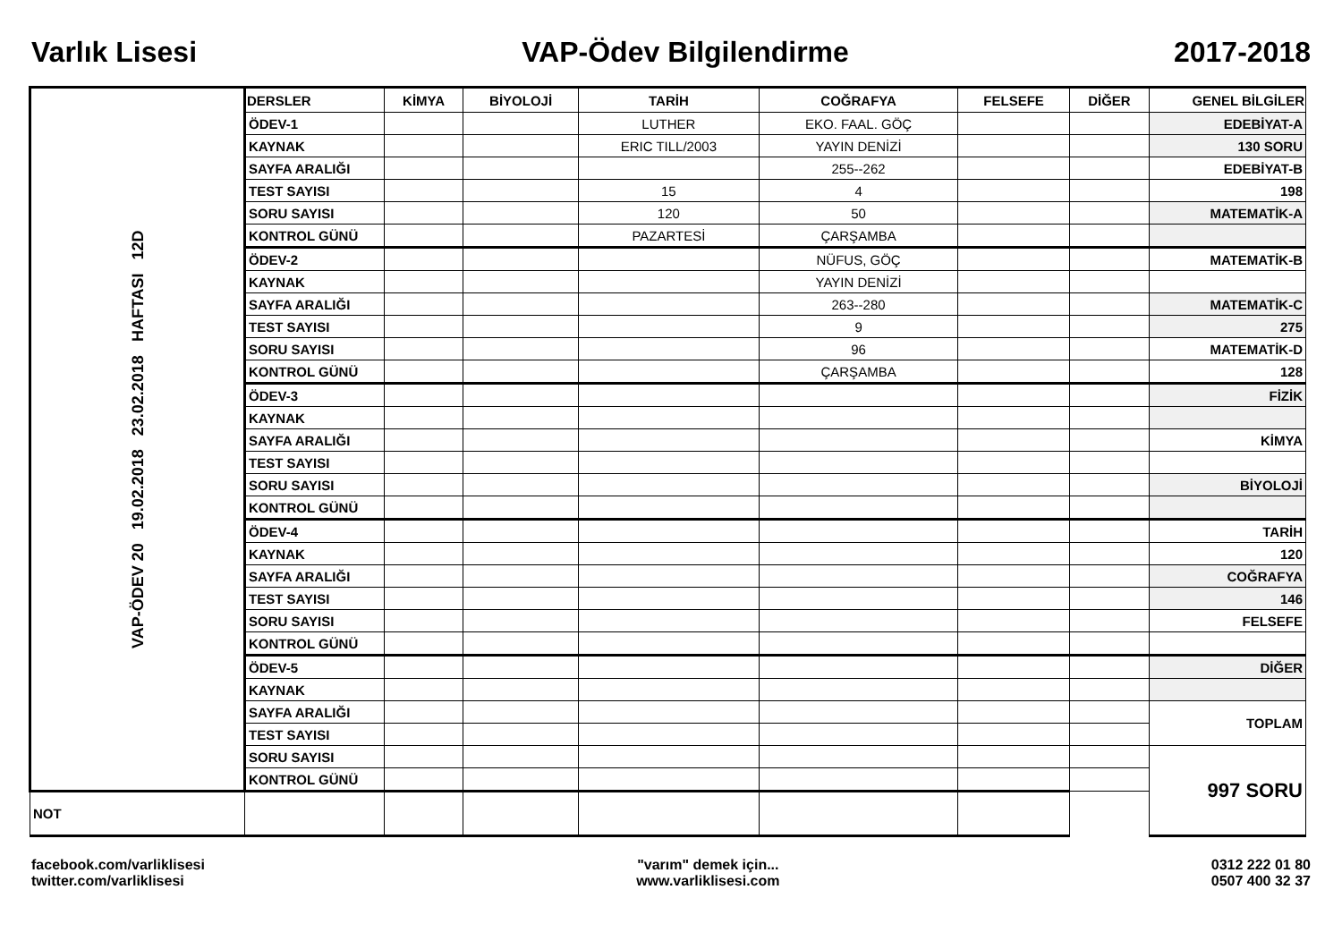Varlık Lisesi VAP-Ödev Bilgilendirme 2017-2018
| VAP-ÖDEV 20 19.02.2018 23.02.2018 HAFTASI 12D | DERSLER | KİMYA | BİYOLOJİ | TARİH | COĞRAFYA | FELSEFE | DİĞER | GENEL BİLGİLER |
| | ÖDEV-1 | | | LUTHER | EKO. FAAL. GÖÇ | | | EDEBİYAT-A |
| | KAYNAK | | | ERIC TILL/2003 | YAYIN DENİZİ | | | 130 SORU |
| | SAYFA ARALIĞI | | | | 255--262 | | | EDEBİYAT-B |
| | TEST SAYISI | | | 15 | 4 | | | 198 |
| | SORU SAYISI | | | 120 | 50 | | | MATEMATİK-A |
| | KONTROL GÜNÜ | | | PAZARTESİ | ÇARŞAMBA | | | |
| | ÖDEV-2 | | | | NÜFUS, GÖÇ | | | MATEMATİK-B |
| | KAYNAK | | | | YAYIN DENİZİ | | | |
| | SAYFA ARALIĞI | | | | 263--280 | | | MATEMATİK-C |
| | TEST SAYISI | | | | 9 | | | 275 |
| | SORU SAYISI | | | | 96 | | | MATEMATİK-D |
| | KONTROL GÜNÜ | | | | ÇARŞAMBA | | | 128 |
| | ÖDEV-3 | | | | | | | FİZİK |
| | KAYNAK | | | | | | | |
| | SAYFA ARALIĞI | | | | | | | KİMYA |
| | TEST SAYISI | | | | | | | |
| | SORU SAYISI | | | | | | | BİYOLOJİ |
| | KONTROL GÜNÜ | | | | | | | |
| | ÖDEV-4 | | | | | | | TARİH |
| | KAYNAK | | | | | | | 120 |
| | SAYFA ARALIĞI | | | | | | | COĞRAFYA |
| | TEST SAYISI | | | | | | | 146 |
| | SORU SAYISI | | | | | | | FELSEFE |
| | KONTROL GÜNÜ | | | | | | | |
| | ÖDEV-5 | | | | | | | DİĞER |
| | KAYNAK | | | | | | | |
| | SAYFA ARALIĞI | | | | | | | TOPLAM |
| | TEST SAYISI | | | | | | | |
| | SORU SAYISI | | | | | | | 997 SORU |
| | KONTROL GÜNÜ | | | | | | | |
| NOT | | | | | | | | |
facebook.com/varliklisesi
twitter.com/varliklisesi
"varım" demek için...
www.varliklisesi.com
0312 222 01 80
0507 400 32 37